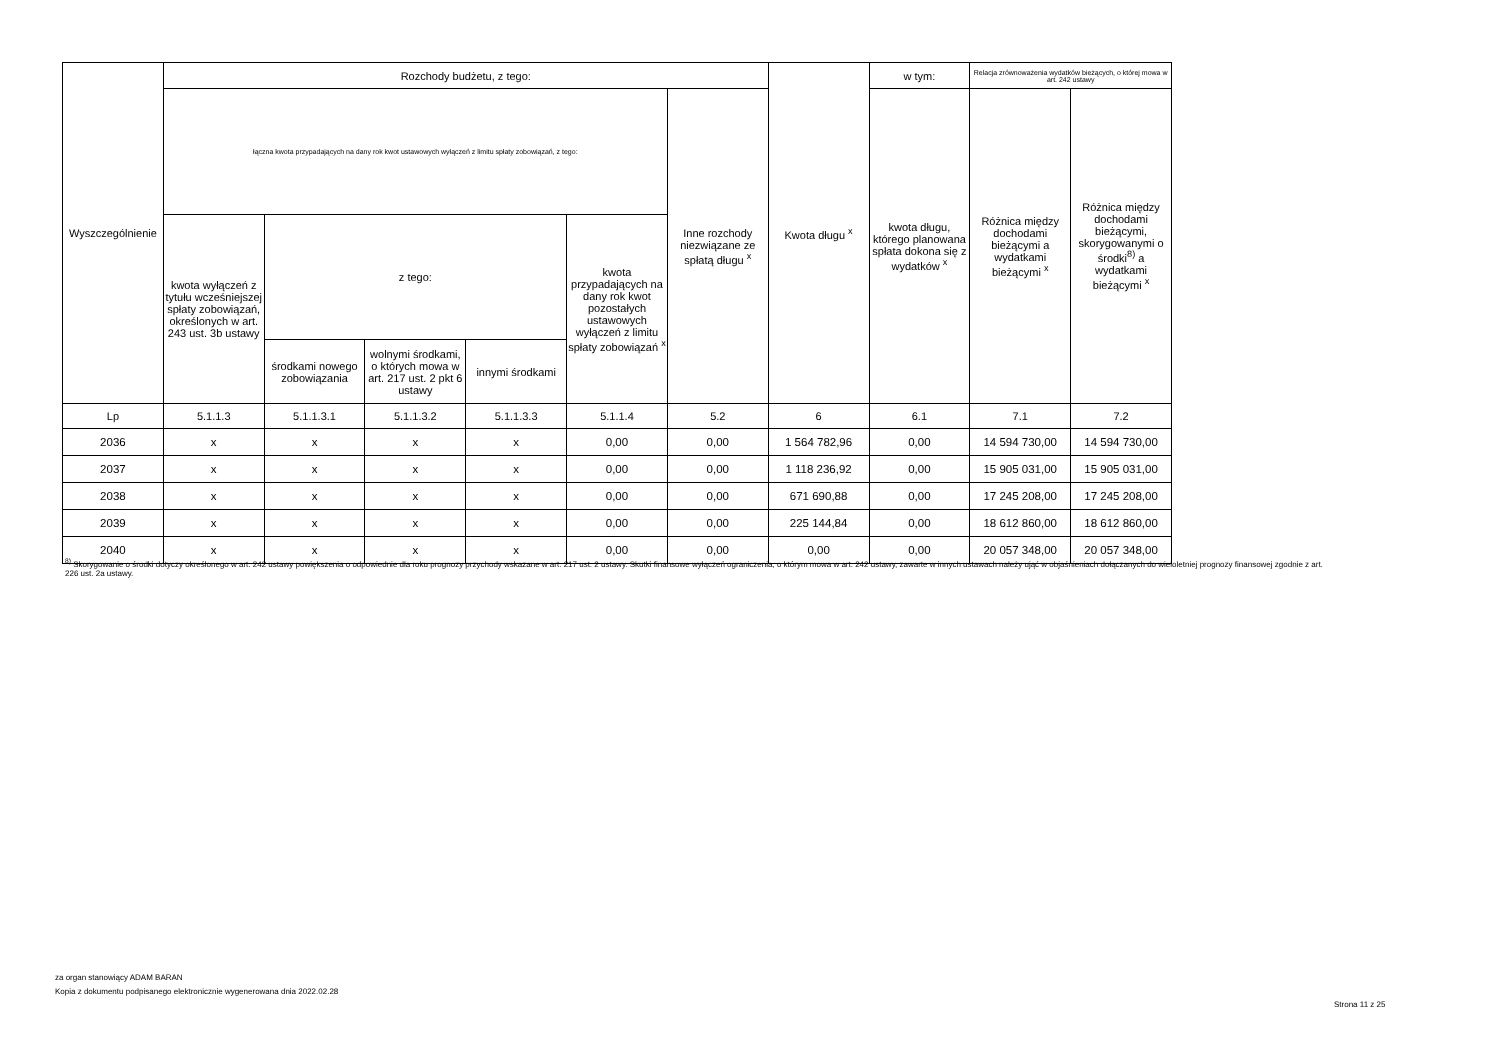| Wyszczególnienie | Rozchody budżetu, z tego: | | | | | | Kwota długu <sup>x</sup> | w tym: | Relacja zrównoważenia wydatków bieżących, o której mowa w art. 242 ustawy | |
| --- | --- | --- | --- | --- | --- | --- | --- | --- | --- | --- |
| | łączna kwota przypadających na dany rok kwot ustawowych wyłączeń z limitu spłaty zobowiązań, z tego: | | | | | Inne rozchody niezwiązane ze spłatą długu <sup>x</sup> | | kwota długu, którego planowana spłata dokona się z wydatków <sup>x</sup> | Różnica między dochodami bieżącymi a wydatkami bieżącymi <sup>x</sup> | Różnica między dochodami bieżącymi, skorygowanymi o środki<sup>8)</sup> a wydatkami bieżącymi <sup>x</sup> |
| | kwota wyłączeń z tytułu wcześniejszej spłaty zobowiązań, określonych w art. 243 ust. 3b ustawy | z tego: | | | kwota przypadających na dany rok kwot pozostałych ustawowych wyłączeń z limitu spłaty zobowiązań <sup>x</sup> | | | | | |
| | | środkami nowego zobowiązania | wolnymi środkami, o których mowa w art. 217 ust. 2 pkt 6 ustawy | innymi środkami | | | | | | |
| Lp | 5.1.1.3 | 5.1.1.3.1 | 5.1.1.3.2 | 5.1.1.3.3 | 5.1.1.4 | 5.2 | 6 | 6.1 | 7.1 | 7.2 |
| 2036 | x | x | x | x | 0,00 | 0,00 | 1 564 782,96 | 0,00 | 14 594 730,00 | 14 594 730,00 |
| 2037 | x | x | x | x | 0,00 | 0,00 | 1 118 236,92 | 0,00 | 15 905 031,00 | 15 905 031,00 |
| 2038 | x | x | x | x | 0,00 | 0,00 | 671 690,88 | 0,00 | 17 245 208,00 | 17 245 208,00 |
| 2039 | x | x | x | x | 0,00 | 0,00 | 225 144,84 | 0,00 | 18 612 860,00 | 18 612 860,00 |
| 2040 | x | x | x | x | 0,00 | 0,00 | 0,00 | 0,00 | 20 057 348,00 | 20 057 348,00 |
<sup>8)</sup> Skorygowanie o środki dotyczy określonego w art. 242 ustawy powiększenia o odpowiednie dla roku prognozy przychody wskazane w art. 217 ust. 2 ustawy. Skutki finansowe wyłączeń ograniczenia, o którym mowa w art. 242 ustawy, zawarte w innych ustawach należy ująć w objaśnieniach dołączanych do wieloletniej prognozy finansowej zgodnie z art. 226 ust. 2a ustawy.
za organ stanowiący ADAM BARAN
Kopia z dokumentu podpisanego elektronicznie wygenerowana dnia 2022.02.28
Strona 11 z 25